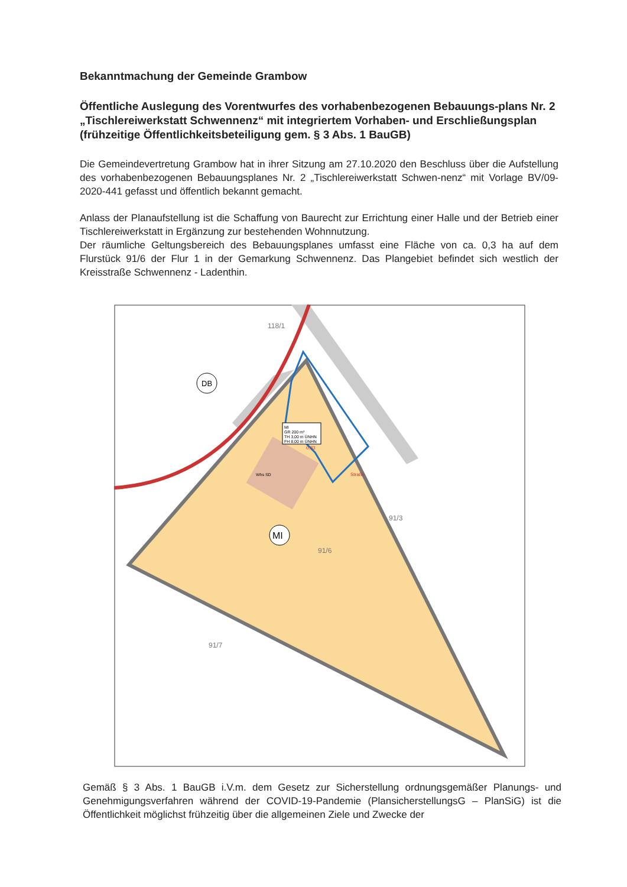Bekanntmachung der Gemeinde Grambow
Öffentliche Auslegung des Vorentwurfes des vorhabenbezogenen Bebauungs-plans Nr. 2 „Tischlereiwerkstatt Schwennenz“ mit integriertem Vorhaben- und Erschließungsplan (frühzeitige Öffentlichkeitsbeteiligung gem. § 3 Abs. 1 BauGB)
Die Gemeindevertretung Grambow hat in ihrer Sitzung am 27.10.2020 den Beschluss über die Aufstellung des vorhabenbezogenen Bebauungsplanes Nr. 2 „Tischlereiwerkstatt Schwen-nenz“ mit Vorlage BV/09-2020-441 gefasst und öffentlich bekannt gemacht.
Anlass der Planaufstellung ist die Schaffung von Baurecht zur Errichtung einer Halle und der Betrieb einer Tischlereiwerkstatt in Ergänzung zur bestehenden Wohnnutzung.
Der räumliche Geltungsbereich des Bebauungsplanes umfasst eine Fläche von ca. 0,3 ha auf dem Flurstück 91/6 der Flur 1 in der Gemarkung Schwennenz. Das Plangebiet befindet sich westlich der Kreisstraße Schwennenz - Ladenthin.
MI
GR 200 m²
TH 3,00 m ÜNHN
FH 8,00 m ÜNHN
MI
DB
118/1
91/6
91/7
91/3
Whs SD
0.83
Straße
Gemäß § 3 Abs. 1 BauGB i.V.m. dem Gesetz zur Sicherstellung ordnungsgemäßer Planungs- und Genehmigungsverfahren während der COVID-19-Pandemie (PlansicherstellungsG – PlanSiG) ist die Öffentlichkeit möglichst frühzeitig über die allgemeinen Ziele und Zwecke der